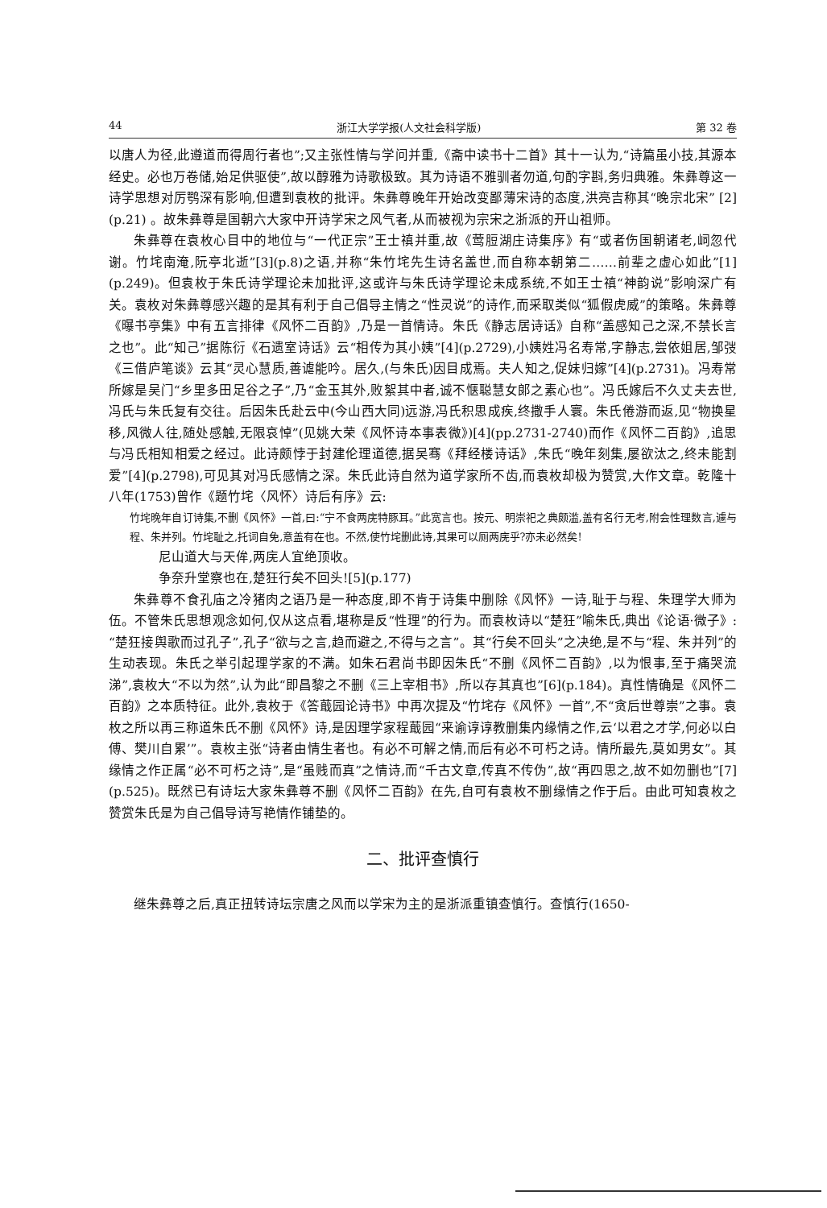44 浙江大学学报(人文社会科学版) 第 32 卷
以唐人为径,此遵道而得周行者也”;又主张性情与学问并重,《斋中读书十二首》其十一认为,“诗篇虽小技,其源本经史。必也万卷储,始足供驱使”,故以醇雅为诗歌极致。其为诗语不雅驯者勿道,句酌字斟,务归典雅。朱彝尊这一诗学思想对厉鹗深有影响,但遭到袁枚的批评。朱彝尊晚年开始改变鄙薄宋诗的态度,洪亮吉称其“晚宗北宋” [2](p.21) 。故朱彝尊是国朝六大家中开诗学宋之风气者,从而被视为宗宋之浙派的开山祖师。
朱彝尊在袁枚心目中的地位与“一代正宗”王士禛并重,故《莺脰湖庄诗集序》有“或者伤国朝诸老,㟃忽代谢。竹垞南淹,阮亭北逝”[3](p.8)之语,并称“朱竹垞先生诗名盖世,而自称本朝第二……前辈之虚心如此”[1](p.249)。但袁枚于朱氏诗学理论未加批评,这或许与朱氏诗学理论未成系统,不如王士禛“神韵说”影响深广有关。袁枚对朱彝尊感兴趣的是其有利于自己倡导主情之“性灵说”的诗作,而采取类似“狐假虎威”的策略。朱彝尊《曝书亭集》中有五言排律《风怀二百韵》,乃是一首情诗。朱氏《静志居诗话》自称“盖感知己之深,不禁长言之也”。此“知己”据陈衍《石遗室诗话》云“相传为其小姨”[4](p.2729),小姨姓冯名寿常,字静志,尝依姐居,邹弢《三借庐笔谈》云其“灵心慧质,善谑能吟。居久,(与朱氏)因目成焉。夫人知之,促妹归嫁”[4](p.2731)。冯寿常所嫁是吴门“乡里多田足谷之子”,乃“金玉其外,败絮其中者,诚不惬聪慧女郎之素心也”。冯氏嫁后不久丈夫去世,冯氏与朱氏复有交往。后因朱氏赴云中(今山西大同)远游,冯氏积思成疾,终撒手人寰。朱氏倦游而返,见“物换星移,风微人往,随处感触,无限哀悼”(见姚大荣《风怀诗本事表微》)[4](pp.2731-2740)而作《风怀二百韵》,追思与冯氏相知相爱之经过。此诗颇悖于封建伦理道德,据吴骞《拜经楼诗话》,朱氏“晚年刻集,屡欲汰之,终未能割爱”[4](p.2798),可见其对冯氏感情之深。朱氏此诗自然为道学家所不齿,而袁枚却极为赞赏,大作文章。乾隆十八年(1753)曾作《题竹垞〈风怀〉诗后有序》云:
竹垞晚年自订诗集,不删《风怀》一首,曰:“宁不食两庑特豚耳。”此宽言也。按元、明崇祀之典颇滥,盖有名行无考,附会性理数言,遽与程、朱并列。竹垞耻之,托词自免,意盖有在也。不然,使竹垞删此诗,其果可以厕两庑乎?亦未必然矣!
尼山道大与天侔,两庑人宜绝顶收。
争奈升堂察也在,楚狂行矣不回头![5](p.177)
朱彝尊不食孔庙之冷猪肉之语乃是一种态度,即不肯于诗集中删除《风怀》一诗,耻于与程、朱理学大师为伍。不管朱氏思想观念如何,仅从这点看,堪称是反“性理”的行为。而袁枚诗以“楚狂”喻朱氏,典出《论语·微子》:“楚狂接舆歌而过孔子”,孔子“欲与之言,趋而避之,不得与之言”。其“行矣不回头”之决绝,是不与“程、朱并列”的生动表现。朱氏之举引起理学家的不满。如朱石君尚书即因朱氏“不删《风怀二百韵》,以为恨事,至于痛哭流涕”,袁枚大“不以为然”,认为此“即昌黎之不删《三上宰相书》,所以存其真也”[6](p.184)。真性情确是《风怀二百韵》之本质特征。此外,袁枚于《答蕺园论诗书》中再次提及“竹垞存《风怀》一首”,不“贪后世尊崇”之事。袁枚之所以再三称道朱氏不删《风怀》诗,是因理学家程蕺园“来谕谆谆教删集内缘情之作,云‘以君之才学,何必以白傅、樊川自累’”。袁枚主张“诗者由情生者也。有必不可解之情,而后有必不可朽之诗。情所最先,莫如男女”。其缘情之作正属“必不可朽之诗”,是“虽贱而真”之情诗,而“千古文章,传真不传伪”,故“再四思之,故不如勿删也”[7](p.525)。既然已有诗坛大家朱彝尊不删《风怀二百韵》在先,自可有袁枚不删缘情之作于后。由此可知袁枚之赞赏朱氏是为自己倡导诗写艳情作铺垫的。
二、批评查慎行
继朱彝尊之后,真正扭转诗坛宗唐之风而以学宋为主的是浙派重镇查慎行。查慎行(1650-